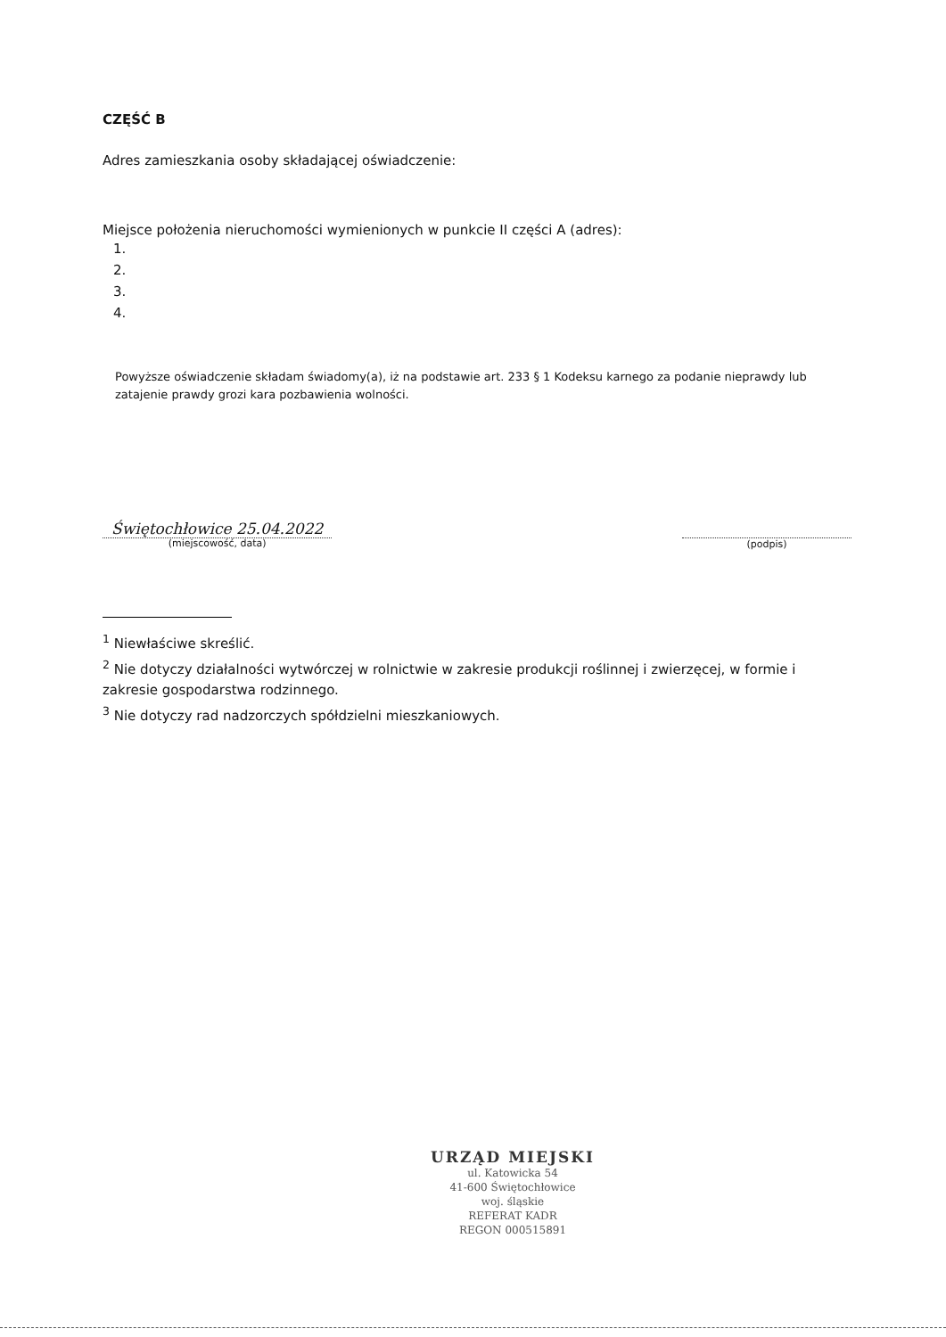CZĘŚĆ B
Adres zamieszkania osoby składającej oświadczenie:
Miejsce położenia nieruchomości wymienionych w punkcie II części A (adres):
1.
2.
3.
4.
Powyższe oświadczenie składam świadomy(a), iż na podstawie art. 233 § 1 Kodeksu karnego za podanie nieprawdy lub zatajenie prawdy grozi kara pozbawienia wolności.
Świętochłowice 25.04.2022
(miejscowość, data)
(podpis)
<sup>1</sup> Niewłaściwe skreślić.
<sup>2</sup> Nie dotyczy działalności wytwórczej w rolnictwie w zakresie produkcji roślinnej i zwierzęcej, w formie i zakresie gospodarstwa rodzinnego.
<sup>3</sup> Nie dotyczy rad nadzorczych spółdzielni mieszkaniowych.
URZĄD MIEJSKI
ul. Katowicka 54
41-600 Świętochłowice
woj. śląskie
REFERAT KADR
REGON 000515891